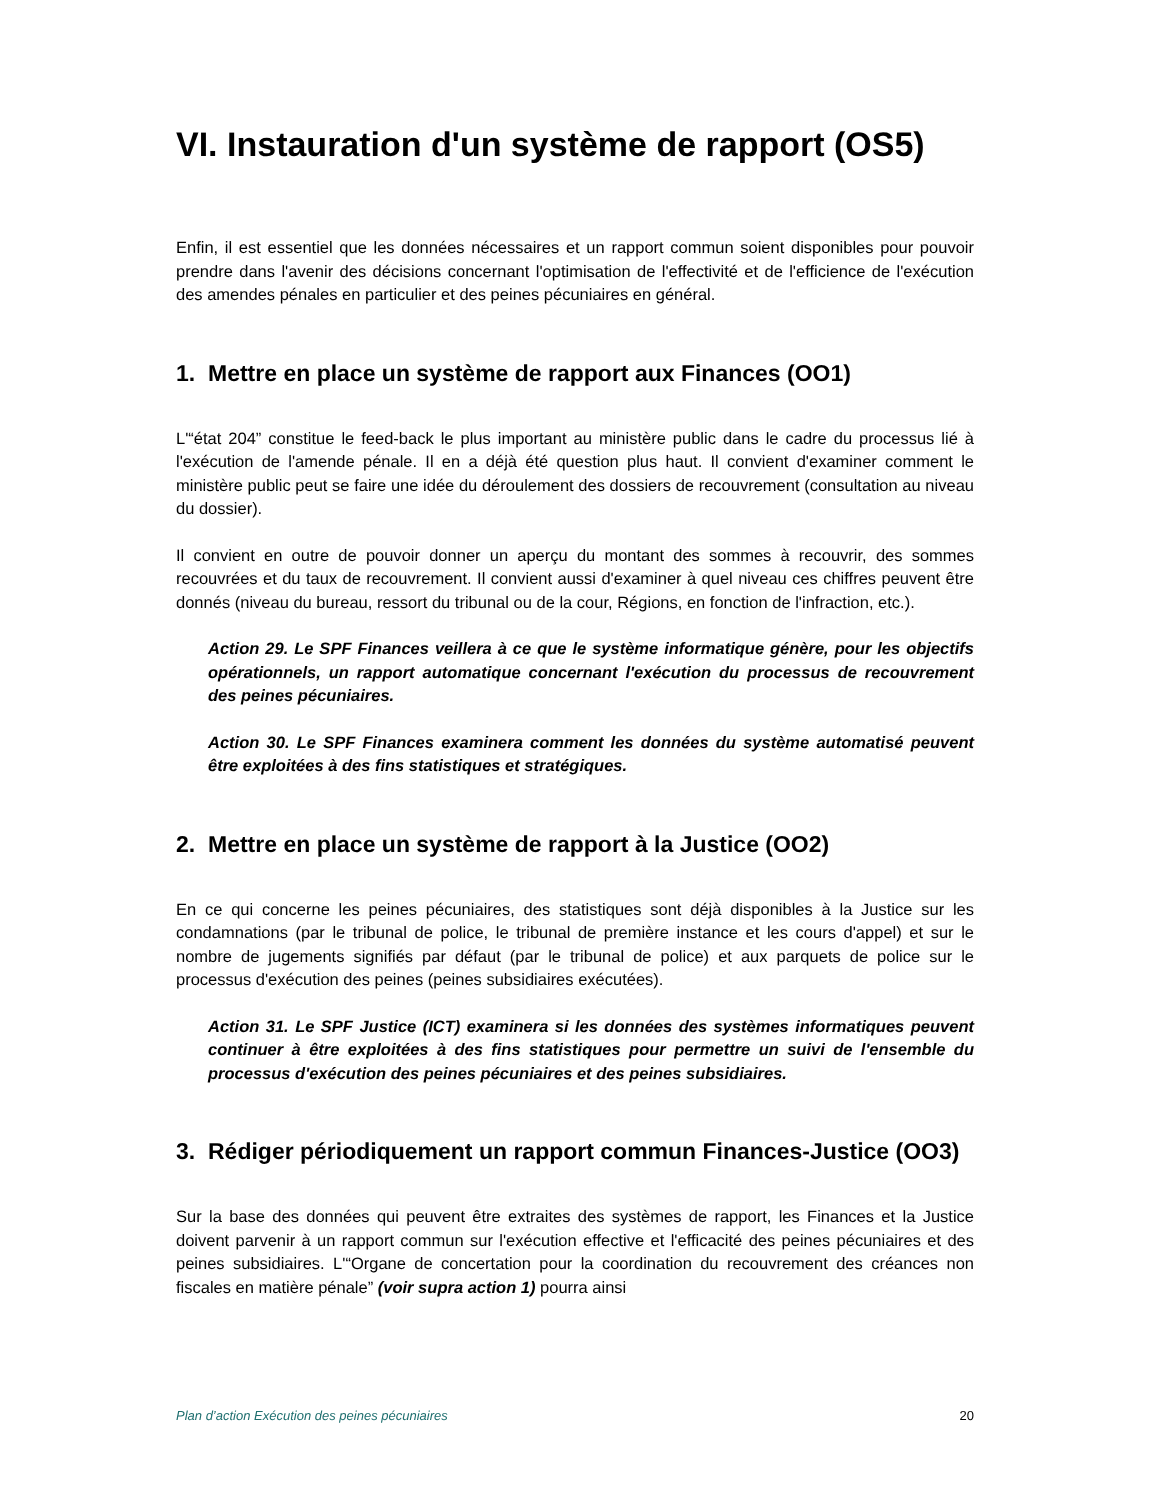VI. Instauration d'un système de rapport (OS5)
Enfin, il est essentiel que les données nécessaires et un rapport commun soient disponibles pour pouvoir prendre dans l'avenir des décisions concernant l'optimisation de l'effectivité et de l'efficience de l'exécution des amendes pénales en particulier et des peines pécuniaires en général.
1. Mettre en place un système de rapport aux Finances (OO1)
L'“état 204” constitue le feed-back le plus important au ministère public dans le cadre du processus lié à l'exécution de l'amende pénale. Il en a déjà été question plus haut. Il convient d'examiner comment le ministère public peut se faire une idée du déroulement des dossiers de recouvrement (consultation au niveau du dossier).
Il convient en outre de pouvoir donner un aperçu du montant des sommes à recouvrir, des sommes recouvrées et du taux de recouvrement. Il convient aussi d'examiner à quel niveau ces chiffres peuvent être donnés (niveau du bureau, ressort du tribunal ou de la cour, Régions, en fonction de l'infraction, etc.).
Action 29. Le SPF Finances veillera à ce que le système informatique génère, pour les objectifs opérationnels, un rapport automatique concernant l'exécution du processus de recouvrement des peines pécuniaires.
Action 30. Le SPF Finances examinera comment les données du système automatisé peuvent être exploitées à des fins statistiques et stratégiques.
2. Mettre en place un système de rapport à la Justice (OO2)
En ce qui concerne les peines pécuniaires, des statistiques sont déjà disponibles à la Justice sur les condamnations (par le tribunal de police, le tribunal de première instance et les cours d'appel) et sur le nombre de jugements signifiés par défaut (par le tribunal de police) et aux parquets de police sur le processus d'exécution des peines (peines subsidiaires exécutées).
Action 31. Le SPF Justice (ICT) examinera si les données des systèmes informatiques peuvent continuer à être exploitées à des fins statistiques pour permettre un suivi de l'ensemble du processus d'exécution des peines pécuniaires et des peines subsidiaires.
3. Rédiger périodiquement un rapport commun Finances-Justice (OO3)
Sur la base des données qui peuvent être extraites des systèmes de rapport, les Finances et la Justice doivent parvenir à un rapport commun sur l'exécution effective et l'efficacité des peines pécuniaires et des peines subsidiaires. L'“Organe de concertation pour la coordination du recouvrement des créances non fiscales en matière pénale” (voir supra action 1) pourra ainsi
Plan d’action Exécution des peines pécuniaires 20